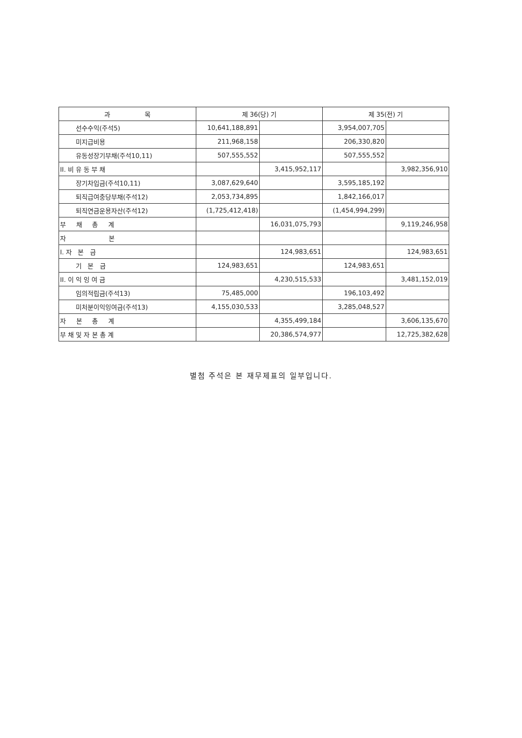| 과 목 | 제 36(당) 기 | | 제 35(전) 기 | |
| --- | --- | --- | --- | --- |
| 선수수익(주석5) | 10,641,188,891 | | 3,954,007,705 | |
| 미지급비용 | 211,968,158 | | 206,330,820 | |
| 유동성장기부채(주석10,11) | 507,555,552 | | 507,555,552 | |
| II. 비 유 동 부 채 | | 3,415,952,117 | | 3,982,356,910 |
| 장기차입금(주석10,11) | 3,087,629,640 | | 3,595,185,192 | |
| 퇴직급여충당부채(주석12) | 2,053,734,895 | | 1,842,166,017 | |
| 퇴직연금운용자산(주석12) | (1,725,412,418) | | (1,454,994,299) | |
| 부 채 총 계 | | 16,031,075,793 | | 9,119,246,958 |
| 자 본 | | | | |
| I. 자 본 금 | | 124,983,651 | | 124,983,651 |
| 기 본 금 | 124,983,651 | | 124,983,651 | |
| II. 이 익 잉 여 금 | | 4,230,515,533 | | 3,481,152,019 |
| 임의적립금(주석13) | 75,485,000 | | 196,103,492 | |
| 미처분이익잉여금(주석13) | 4,155,030,533 | | 3,285,048,527 | |
| 자 본 총 계 | | 4,355,499,184 | | 3,606,135,670 |
| 부 채 및 자 본 총 계 | | 20,386,574,977 | | 12,725,382,628 |
별첨 주석은 본 재무제표의 일부입니다.